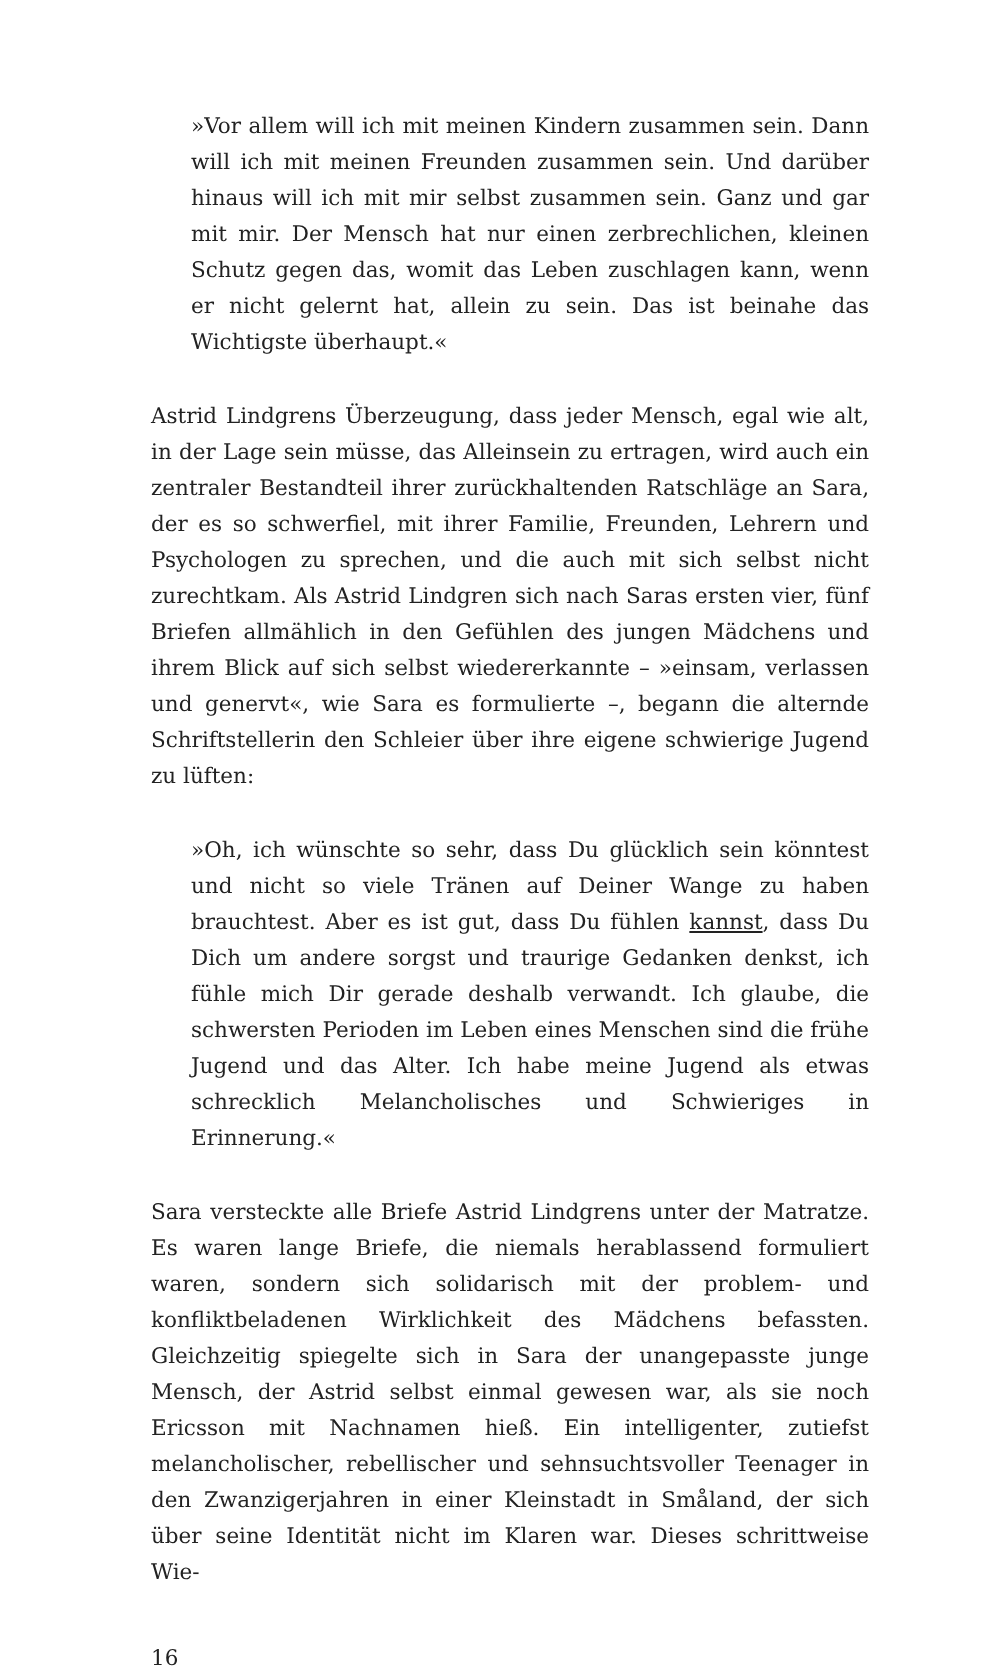»Vor allem will ich mit meinen Kindern zusammen sein. Dann will ich mit meinen Freunden zusammen sein. Und darüber hinaus will ich mit mir selbst zusammen sein. Ganz und gar mit mir. Der Mensch hat nur einen zerbrechlichen, kleinen Schutz gegen das, womit das Leben zuschlagen kann, wenn er nicht gelernt hat, allein zu sein. Das ist beinahe das Wichtigste überhaupt.«
Astrid Lindgrens Überzeugung, dass jeder Mensch, egal wie alt, in der Lage sein müsse, das Alleinsein zu ertragen, wird auch ein zentraler Bestandteil ihrer zurückhaltenden Ratschläge an Sara, der es so schwerfiel, mit ihrer Familie, Freunden, Lehrern und Psychologen zu sprechen, und die auch mit sich selbst nicht zurechtkam. Als Astrid Lindgren sich nach Saras ersten vier, fünf Briefen allmählich in den Gefühlen des jungen Mädchens und ihrem Blick auf sich selbst wiedererkannte – »einsam, verlassen und genervt«, wie Sara es formulierte –, begann die alternde Schriftstellerin den Schleier über ihre eigene schwierige Jugend zu lüften:
»Oh, ich wünschte so sehr, dass Du glücklich sein könntest und nicht so viele Tränen auf Deiner Wange zu haben brauchtest. Aber es ist gut, dass Du fühlen kannst, dass Du Dich um andere sorgst und traurige Gedanken denkst, ich fühle mich Dir gerade deshalb verwandt. Ich glaube, die schwersten Perioden im Leben eines Menschen sind die frühe Jugend und das Alter. Ich habe meine Jugend als etwas schrecklich Melancholisches und Schwieriges in Erinnerung.«
Sara versteckte alle Briefe Astrid Lindgrens unter der Matratze. Es waren lange Briefe, die niemals herablassend formuliert waren, sondern sich solidarisch mit der problem- und konfliktbeladenen Wirklichkeit des Mädchens befassten. Gleichzeitig spiegelte sich in Sara der unangepasste junge Mensch, der Astrid selbst einmal gewesen war, als sie noch Ericsson mit Nachnamen hieß. Ein intelligenter, zutiefst melancholischer, rebellischer und sehnsuchtsvoller Teenager in den Zwanzigerjahren in einer Kleinstadt in Småland, der sich über seine Identität nicht im Klaren war. Dieses schrittweise Wie-
16